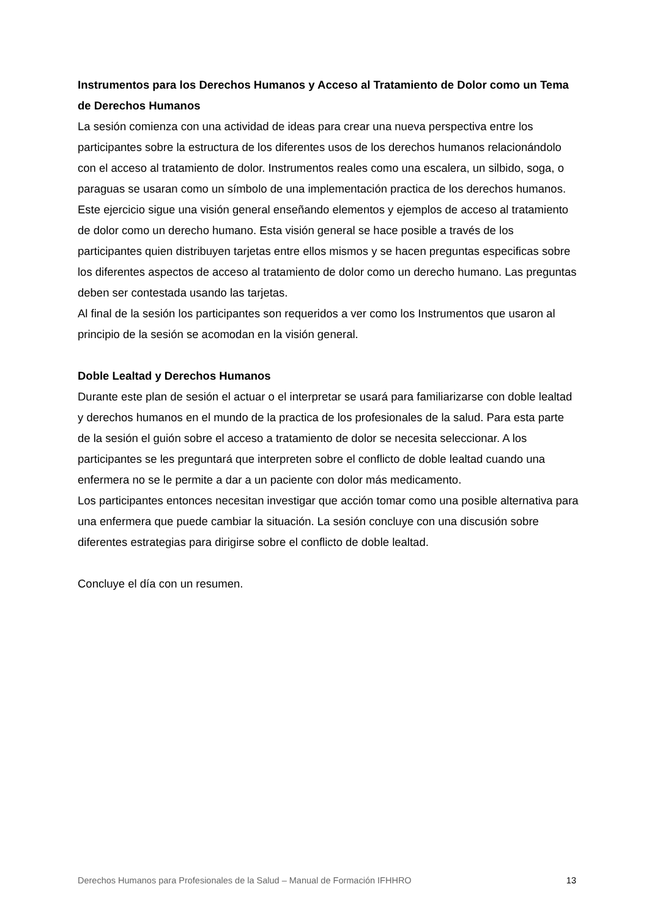Instrumentos para los Derechos Humanos y Acceso al Tratamiento de Dolor como un Tema de Derechos Humanos
La sesión comienza con una actividad de ideas para crear una nueva perspectiva entre los participantes sobre la estructura de los diferentes usos de los derechos humanos relacionándolo con el acceso al tratamiento de dolor. Instrumentos reales como una escalera, un silbido, soga, o paraguas se usaran como un símbolo de una implementación practica de los derechos humanos.
Este ejercicio sigue una visión general enseñando elementos y ejemplos de acceso al tratamiento de dolor como un derecho humano. Esta visión general se hace posible a través de los participantes quien distribuyen tarjetas entre ellos mismos y se hacen preguntas especificas sobre los diferentes aspectos de acceso al tratamiento de dolor como un derecho humano. Las preguntas deben ser contestada usando las tarjetas.
Al final de la sesión los participantes son requeridos a ver como los Instrumentos que usaron al principio de la sesión se acomodan en la visión general.
Doble Lealtad y Derechos Humanos
Durante este plan de sesión el actuar o el interpretar se usará para familiarizarse con doble lealtad y derechos humanos en el mundo de la practica de los profesionales de la salud. Para esta parte de la sesión el guión sobre el acceso a tratamiento de dolor se necesita seleccionar. A los participantes se les preguntará que interpreten sobre el conflicto de doble lealtad cuando una enfermera no se le permite a dar a un paciente con dolor más medicamento.
Los participantes entonces necesitan investigar que acción tomar como una posible alternativa para una enfermera que puede cambiar la situación. La sesión concluye con una discusión sobre diferentes estrategias para dirigirse sobre el conflicto de doble lealtad.
Concluye el día con un resumen.
Derechos Humanos para Profesionales de la Salud – Manual de Formación IFHHRO 13